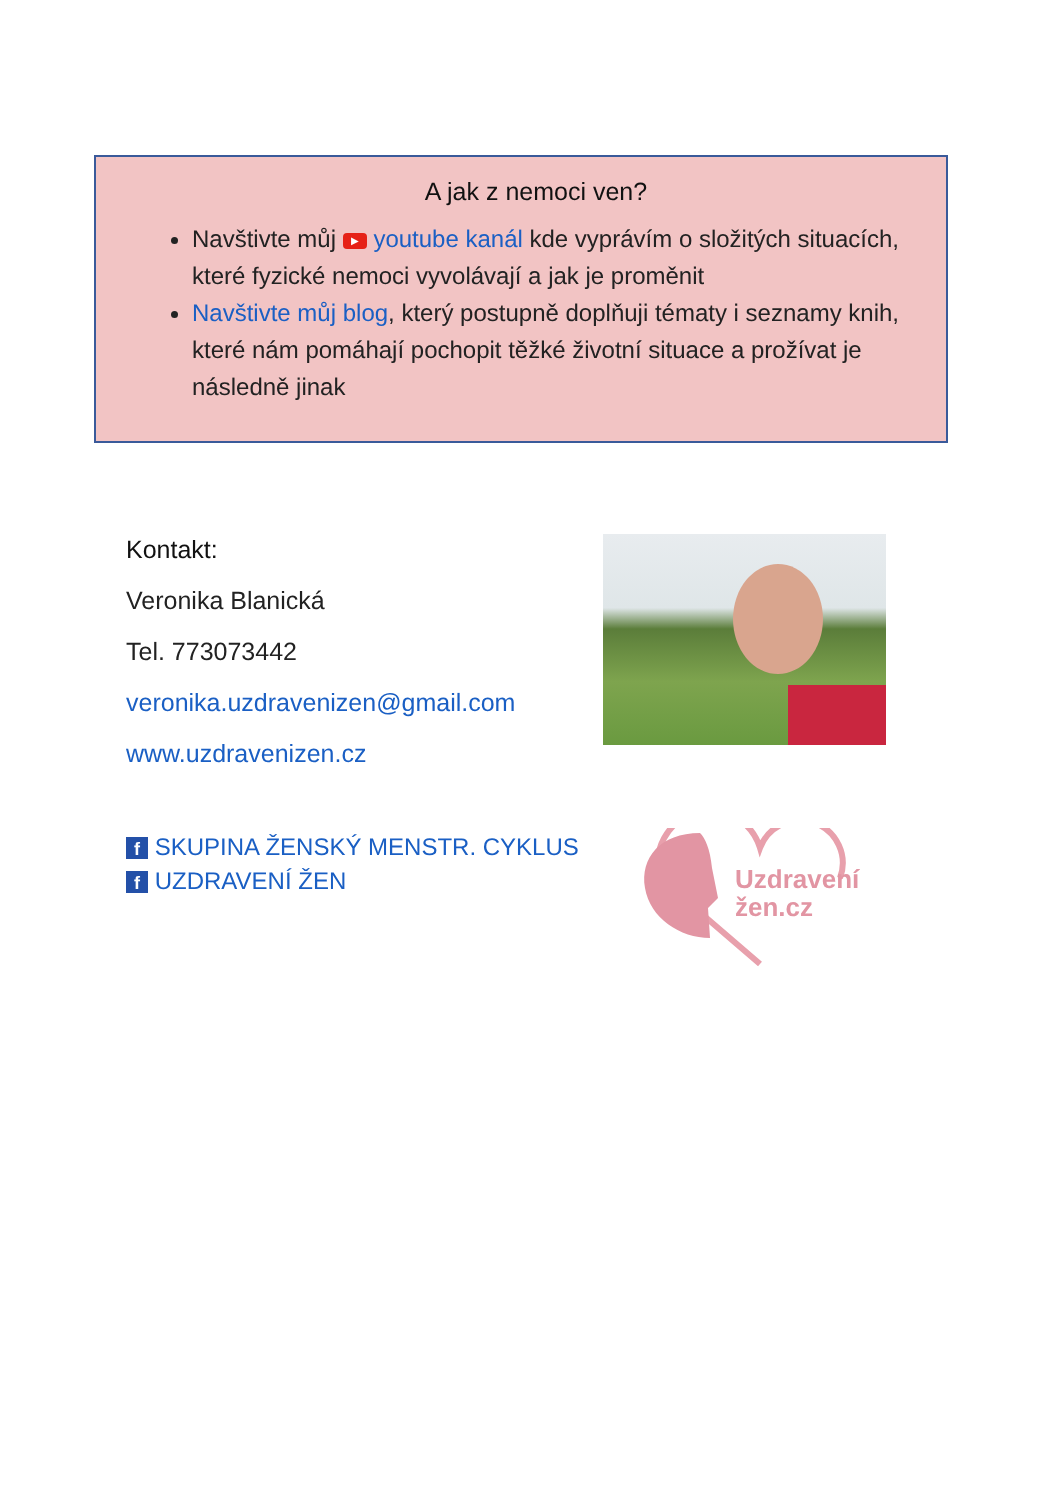A jak z nemoci ven?
Navštivte můj ▶ youtube kanál kde vyprávím o složitých situacích, které fyzické nemoci vyvolávají a jak je proměnit
Navštivte můj blog, který postupně doplňuji tématy i seznamy knih, které nám pomáhají pochopit těžké životní situace a prožívat je následně jinak
Kontakt:
Veronika Blanická
Tel. 773073442
veronika.uzdravenizen@gmail.com
www.uzdravenizen.cz
f SKUPINA ŽENSKÝ MENSTR. CYKLUS
f UZDRAVENÍ ŽEN
Uzdravení
žen.cz